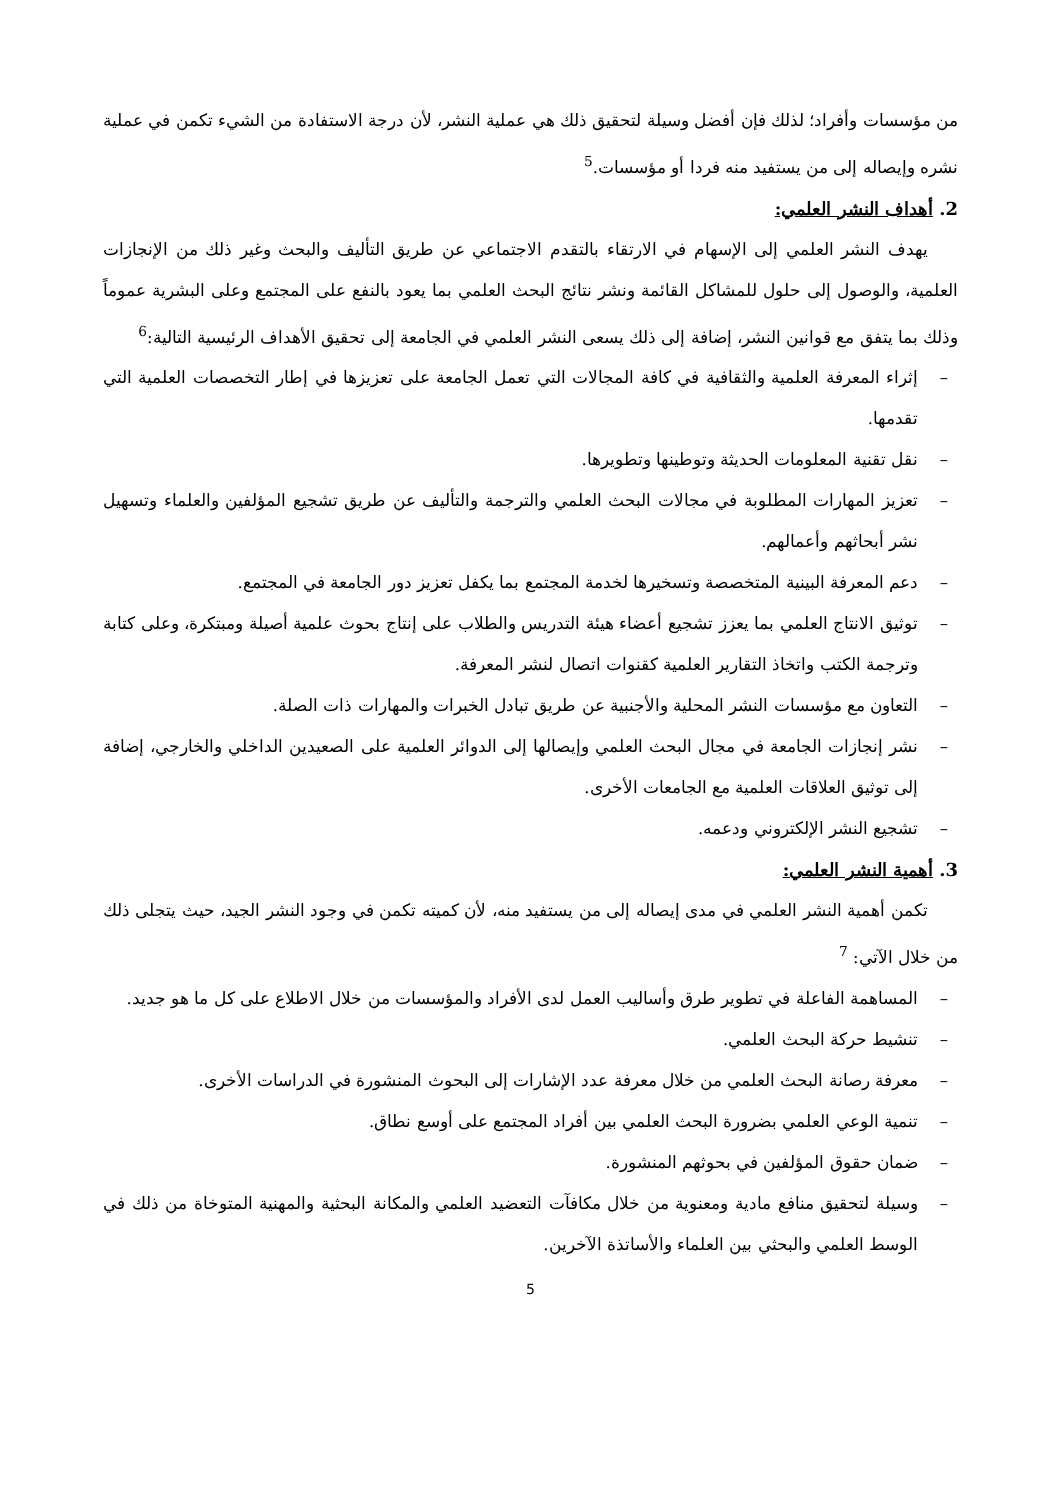من مؤسسات وأفراد؛ لذلك فإن أفضل وسيلة لتحقيق ذلك هي عملية النشر، لأن درجة الاستفادة من الشيء تكمن في عملية نشره وإيصاله إلى من يستفيد منه فردا أو مؤسسات.<sup>5</sup>
2. أهداف النشر العلمي:
يهدف النشر العلمي إلى الإسهام في الارتقاء بالتقدم الاجتماعي عن طريق التأليف والبحث وغير ذلك من الإنجازات العلمية، والوصول إلى حلول للمشاكل القائمة ونشر نتائج البحث العلمي بما يعود بالنفع على المجتمع وعلى البشرية عموماً وذلك بما يتفق مع قوانين النشر، إضافة إلى ذلك يسعى النشر العلمي في الجامعة إلى تحقيق الأهداف الرئيسية التالية:<sup>6</sup>
– إثراء المعرفة العلمية والثقافية في كافة المجالات التي تعمل الجامعة على تعزيزها في إطار التخصصات العلمية التي تقدمها.
– نقل تقنية المعلومات الحديثة وتوطينها وتطويرها.
– تعزيز المهارات المطلوبة في مجالات البحث العلمي والترجمة والتأليف عن طريق تشجيع المؤلفين والعلماء وتسهيل نشر أبحاثهم وأعمالهم.
– دعم المعرفة البينية المتخصصة وتسخيرها لخدمة المجتمع بما يكفل تعزيز دور الجامعة في المجتمع.
– توثيق الانتاج العلمي بما يعزز تشجيع أعضاء هيئة التدريس والطلاب على إنتاج بحوث علمية أصيلة ومبتكرة، وعلى كتابة وترجمة الكتب واتخاذ التقارير العلمية كقنوات اتصال لنشر المعرفة.
– التعاون مع مؤسسات النشر المحلية والأجنبية عن طريق تبادل الخبرات والمهارات ذات الصلة.
– نشر إنجازات الجامعة في مجال البحث العلمي وإيصالها إلى الدوائر العلمية على الصعيدين الداخلي والخارجي، إضافة إلى توثيق العلاقات العلمية مع الجامعات الأخرى.
– تشجيع النشر الإلكتروني ودعمه.
3. أهمية النشر العلمي:
تكمن أهمية النشر العلمي في مدى إيصاله إلى من يستفيد منه، لأن كميته تكمن في وجود النشر الجيد، حيث يتجلى ذلك من خلال الآتي: <sup>7</sup>
– المساهمة الفاعلة في تطوير طرق وأساليب العمل لدى الأفراد والمؤسسات من خلال الاطلاع على كل ما هو جديد.
– تنشيط حركة البحث العلمي.
– معرفة رصانة البحث العلمي من خلال معرفة عدد الإشارات إلى البحوث المنشورة في الدراسات الأخرى.
– تنمية الوعي العلمي بضرورة البحث العلمي بين أفراد المجتمع على أوسع نطاق.
– ضمان حقوق المؤلفين في بحوثهم المنشورة.
– وسيلة لتحقيق منافع مادية ومعنوية من خلال مكافآت التعضيد العلمي والمكانة البحثية والمهنية المتوخاة من ذلك في الوسط العلمي والبحثي بين العلماء والأساتذة الآخرين.
5